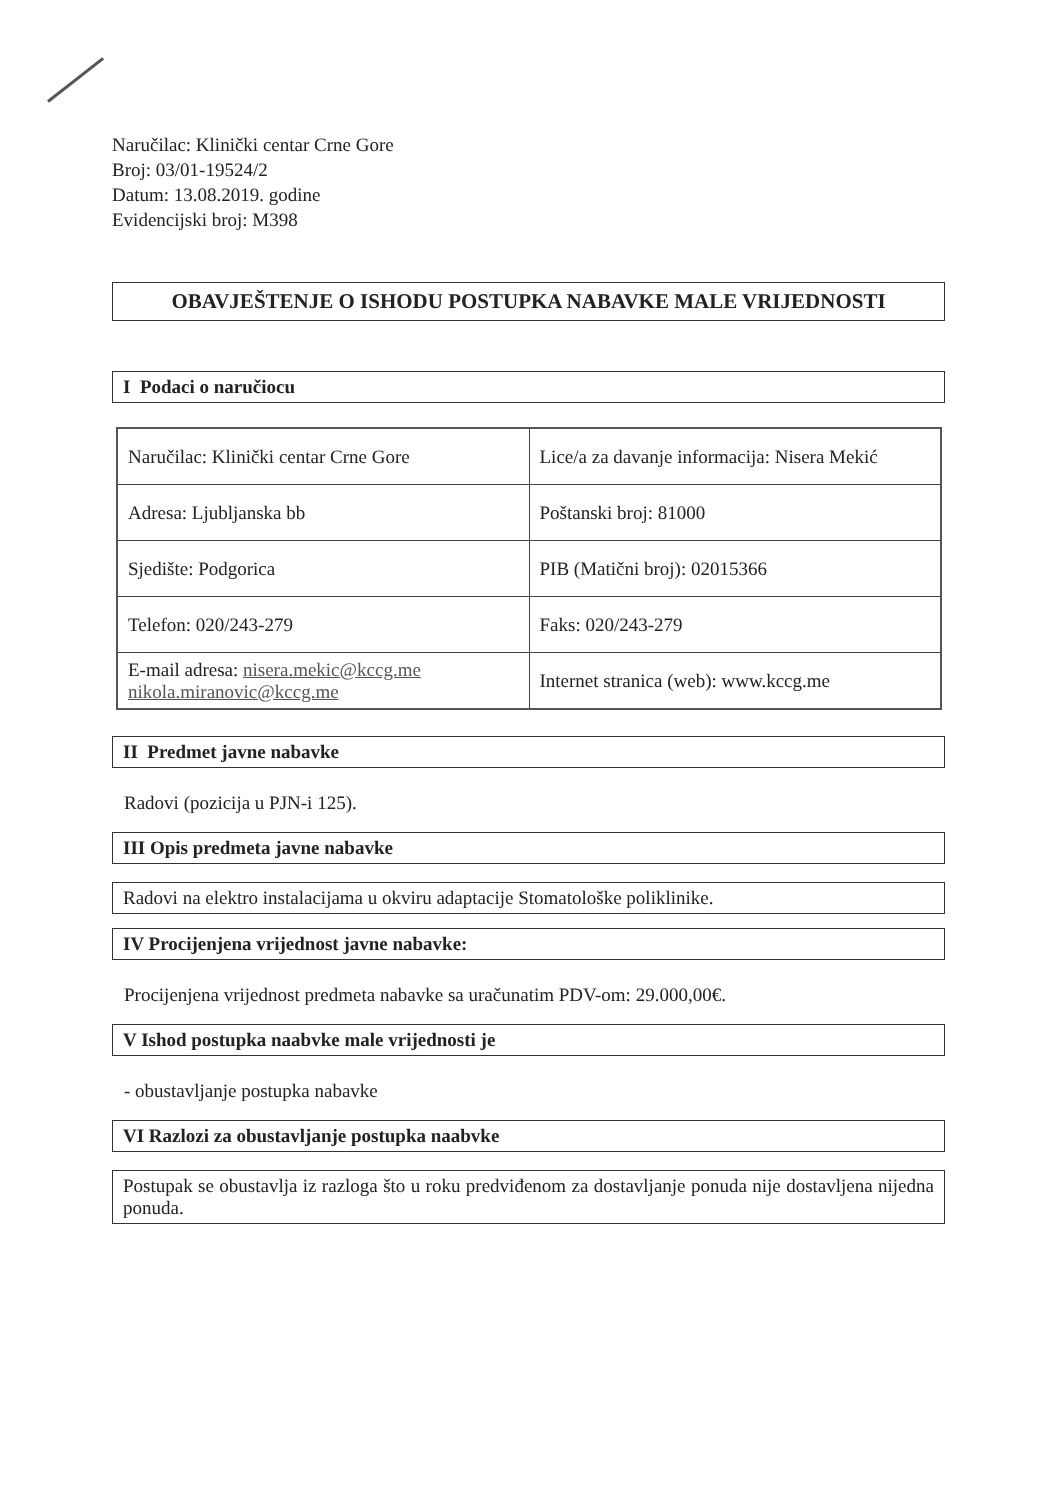Naručilac: Klinički centar Crne Gore
Broj: 03/01-19524/2
Datum: 13.08.2019. godine
Evidencijski broj: M398
OBAVJEŠTENJE O ISHODU POSTUPKA NABAVKE MALE VRIJEDNOSTI
I Podaci o naručiocu
| Naručilac: Klinički centar Crne Gore | Lice/a za davanje informacija: Nisera Mekić |
| Adresa: Ljubljanska bb | Poštanski broj: 81000 |
| Sjedište: Podgorica | PIB (Matični broj): 02015366 |
| Telefon: 020/243-279 | Faks: 020/243-279 |
| E-mail adresa: nisera.mekic@kccg.me nikola.miranovic@kccg.me | Internet stranica (web): www.kccg.me |
II Predmet javne nabavke
Radovi (pozicija u PJN-i 125).
III Opis predmeta javne nabavke
Radovi na elektro instalacijama u okviru adaptacije Stomatološke poliklinike.
IV Procijenjena vrijednost javne nabavke:
Procijenjena vrijednost predmeta nabavke sa uračunatim PDV-om: 29.000,00€.
V Ishod postupka naabvke male vrijednosti je
- obustavljanje postupka nabavke
VI Razlozi za obustavljanje postupka naabvke
Postupak se obustavlja iz razloga što u roku predviđenom za dostavljanje ponuda nije dostavljena nijedna ponuda.